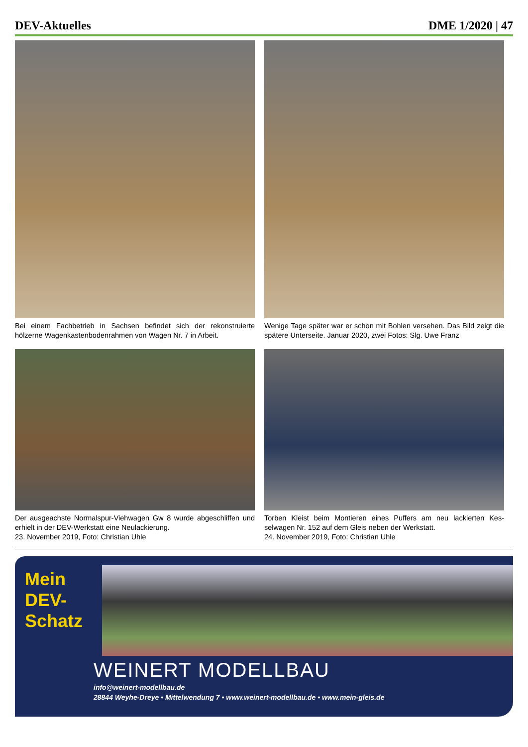DEV-Aktuelles DME 1/2020 | 47
Bei einem Fachbetrieb in Sachsen befindet sich der rekonstruierte hölzerne Wagenkastenbodenrahmen von Wagen Nr. 7 in Arbeit.
Wenige Tage später war er schon mit Bohlen versehen. Das Bild zeigt die spätere Unterseite. Januar 2020, zwei Fotos: Slg. Uwe Franz
Der ausgeachste Normalspur-Viehwagen Gw 8 wurde abgeschliffen und erhielt in der DEV-Werkstatt eine Neulackierung.
23. November 2019, Foto: Christian Uhle
Torben Kleist beim Montieren eines Puffers am neu lackierten Kes-selwagen Nr. 152 auf dem Gleis neben der Werkstatt.
24. November 2019, Foto: Christian Uhle
Mein
DEV-
Schatz
WEINERT MODELLBAU
info@weinert-modellbau.de
28844 Weyhe-Dreye • Mittelwendung 7 • www.weinert-modellbau.de • www.mein-gleis.de